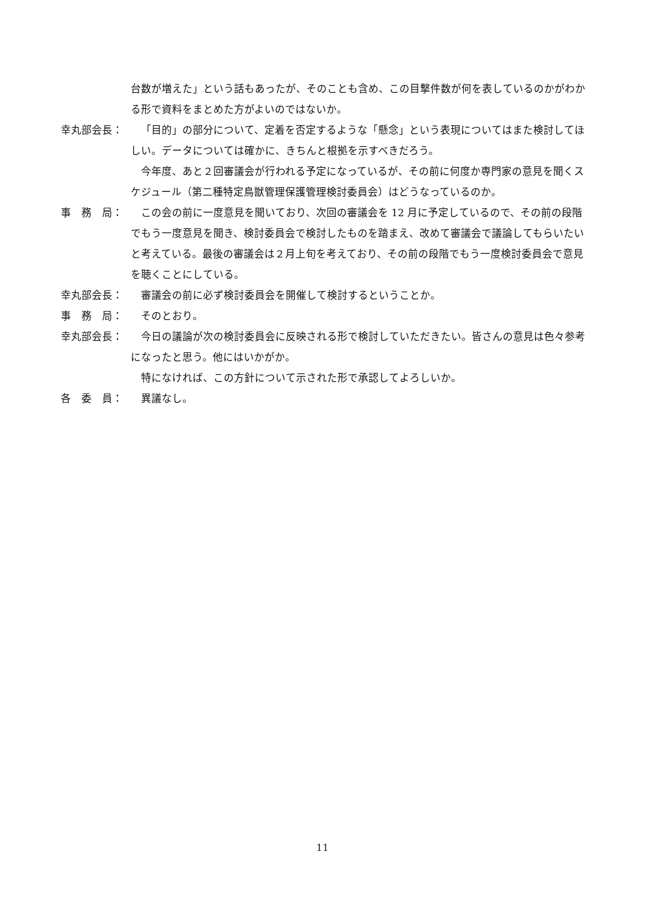台数が増えた」という話もあったが、そのことも含め、この目撃件数が何を表しているのかがわかる形で資料をまとめた方がよいのではないか。
幸丸部会長： 「目的」の部分について、定着を否定するような「懸念」という表現についてはまた検討してほしい。データについては確かに、きちんと根拠を示すべきだろう。
今年度、あと２回審議会が行われる予定になっているが、その前に何度か専門家の意見を聞くスケジュール（第二種特定鳥獣管理保護管理検討委員会）はどうなっているのか。
事　務　局： この会の前に一度意見を聞いており、次回の審議会を 12 月に予定しているので、その前の段階でもう一度意見を聞き、検討委員会で検討したものを踏まえ、改めて審議会で議論してもらいたいと考えている。最後の審議会は２月上旬を考えており、その前の段階でもう一度検討委員会で意見を聴くことにしている。
幸丸部会長： 審議会の前に必ず検討委員会を開催して検討するということか。
事　務　局： そのとおり。
幸丸部会長： 今日の議論が次の検討委員会に反映される形で検討していただきたい。皆さんの意見は色々参考になったと思う。他にはいかがか。
特になければ、この方針について示された形で承認してよろしいか。
各　委　員： 異議なし。
11